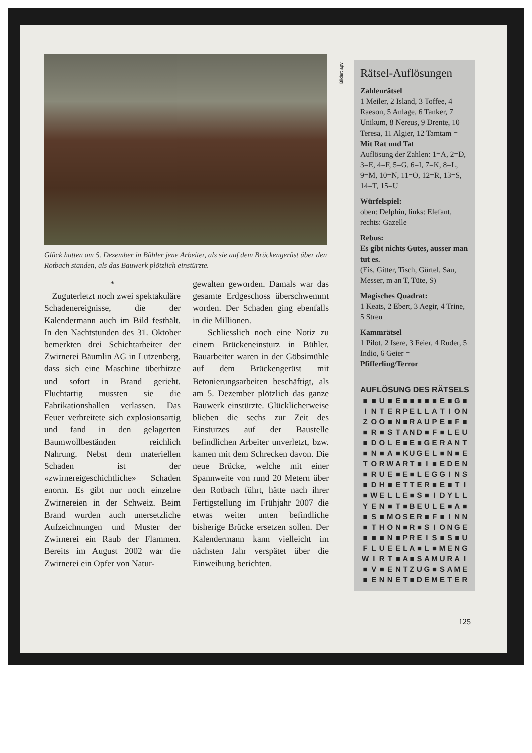Glück hatten am 5. Dezember in Bühler jene Arbeiter, als sie auf dem Brückengerüst über den Rotbach standen, als das Bauwerk plötzlich einstürzte.
*
Zuguterletzt noch zwei spektakuläre Schadenereignisse, die der Kalendermann auch im Bild festhält. In den Nachtstunden des 31. Oktober bemerkten drei Schichtarbeiter der Zwirnerei Bäumlin AG in Lutzenberg, dass sich eine Maschine überhitzte und sofort in Brand gerieht. Fluchtartig mussten sie die Fabrikationshallen verlassen. Das Feuer verbreitete sich explosionsartig und fand in den gelagerten Baumwollbeständen reichlich Nahrung. Nebst dem materiellen Schaden ist der «zwirnereigeschichtliche» Schaden enorm. Es gibt nur noch einzelne Zwirnereien in der Schweiz. Beim Brand wurden auch unersetzliche Aufzeichnungen und Muster der Zwirnerei ein Raub der Flammen. Bereits im August 2002 war die Zwirnerei ein Opfer von Natur-
gewalten geworden. Damals war das gesamte Erdgeschoss überschwemmt worden. Der Schaden ging ebenfalls in die Millionen.
Schliesslich noch eine Notiz zu einem Brückeneinsturz in Bühler. Bauarbeiter waren in der Göbsimühle auf dem Brückengerüst mit Betonierungsarbeiten beschäftigt, als am 5. Dezember plötzlich das ganze Bauwerk einstürzte. Glücklicherweise blieben die sechs zur Zeit des Einsturzes auf der Baustelle befindlichen Arbeiter unverletzt, bzw. kamen mit dem Schrecken davon. Die neue Brücke, welche mit einer Spannweite von rund 20 Metern über den Rotbach führt, hätte nach ihrer Fertigstellung im Frühjahr 2007 die etwas weiter unten befindliche bisherige Brücke ersetzen sollen. Der Kalendermann kann vielleicht im nächsten Jahr verspätet über die Einweihung berichten.
Bilder: apv
Rätsel-Auflösungen
Zahlenrätsel
1 Meiler, 2 Island, 3 Toffee, 4 Raeson, 5 Anlage, 6 Tanker, 7 Unikum, 8 Nereus, 9 Drente, 10 Teresa, 11 Algier, 12 Tamtam =
Mit Rat und Tat
Auflösung der Zahlen: 1=A, 2=D, 3=E, 4=F, 5=G, 6=I, 7=K, 8=L, 9=M, 10=N, 11=O, 12=R, 13=S, 14=T, 15=U
Würfelspiel:
oben: Delphin, links: Elefant, rechts: Gazelle
Rebus:
Es gibt nichts Gutes, ausser man tut es.
(Eis, Gitter, Tisch, Gürtel, Sau, Messer, m an T, Tüte, S)
Magisches Quadrat:
1 Keats, 2 Ebert, 3 Aegir, 4 Trine, 5 Streu
Kammrätsel
1 Pilot, 2 Isere, 3 Feier, 4 Ruder, 5 Indio, 6 Geier = Pfifferling/Terror
AUFLÖSUNG DES RÄTSELS
| ■ | ■ | U | ■ | E | ■ | ■ | ■ | ■ | ■ | E | ■ | G | ■ |
| I | N | T | E | R | P | E | L | L | A | T | I | O | N |
| Z | O | O | ■ | N | ■ | R | A | U | P | E | ■ | F | ■ |
| ■ | R | ■ | S | T | A | N | D | ■ | F | ■ | L | E | U |
| ■ | D | O | L | E | ■ | E | ■ | G | E | R | A | N | T |
| ■ | N | ■ | A | ■ | K | U | G | E | L | ■ | N | ■ | E |
| T | O | R | W | A | R | T | ■ | I | ■ | E | D | E | N |
| ■ | R | U | E | ■ | E | ■ | L | E | G | G | I | N | S |
| ■ | D | H | ■ | E | T | T | E | R | ■ | E | ■ | T | I |
| ■ | W | E | L | L | E | ■ | S | ■ | I | D | Y | L | L |
| Y | E | N | ■ | T | ■ | B | E | U | L | E | ■ | A | ■ |
| ■ | S | ■ | M | O | S | E | R | ■ | F | ■ | I | N | N |
| ■ | T | H | O | N | ■ | R | ■ | S | I | O | N | G | E |
| ■ | ■ | ■ | N | ■ | P | R | E | I | S | ■ | S | ■ | U |
| F | L | U | E | E | L | A | ■ | L | ■ | M | E | N | G |
| W | I | R | T | ■ | A | ■ | S | A | M | U | R | A | I |
| ■ | V | ■ | E | N | T | Z | U | G | ■ | S | A | M | E |
| ■ | E | N | N | E | T | ■ | D | E | M | E | T | E | R |
125